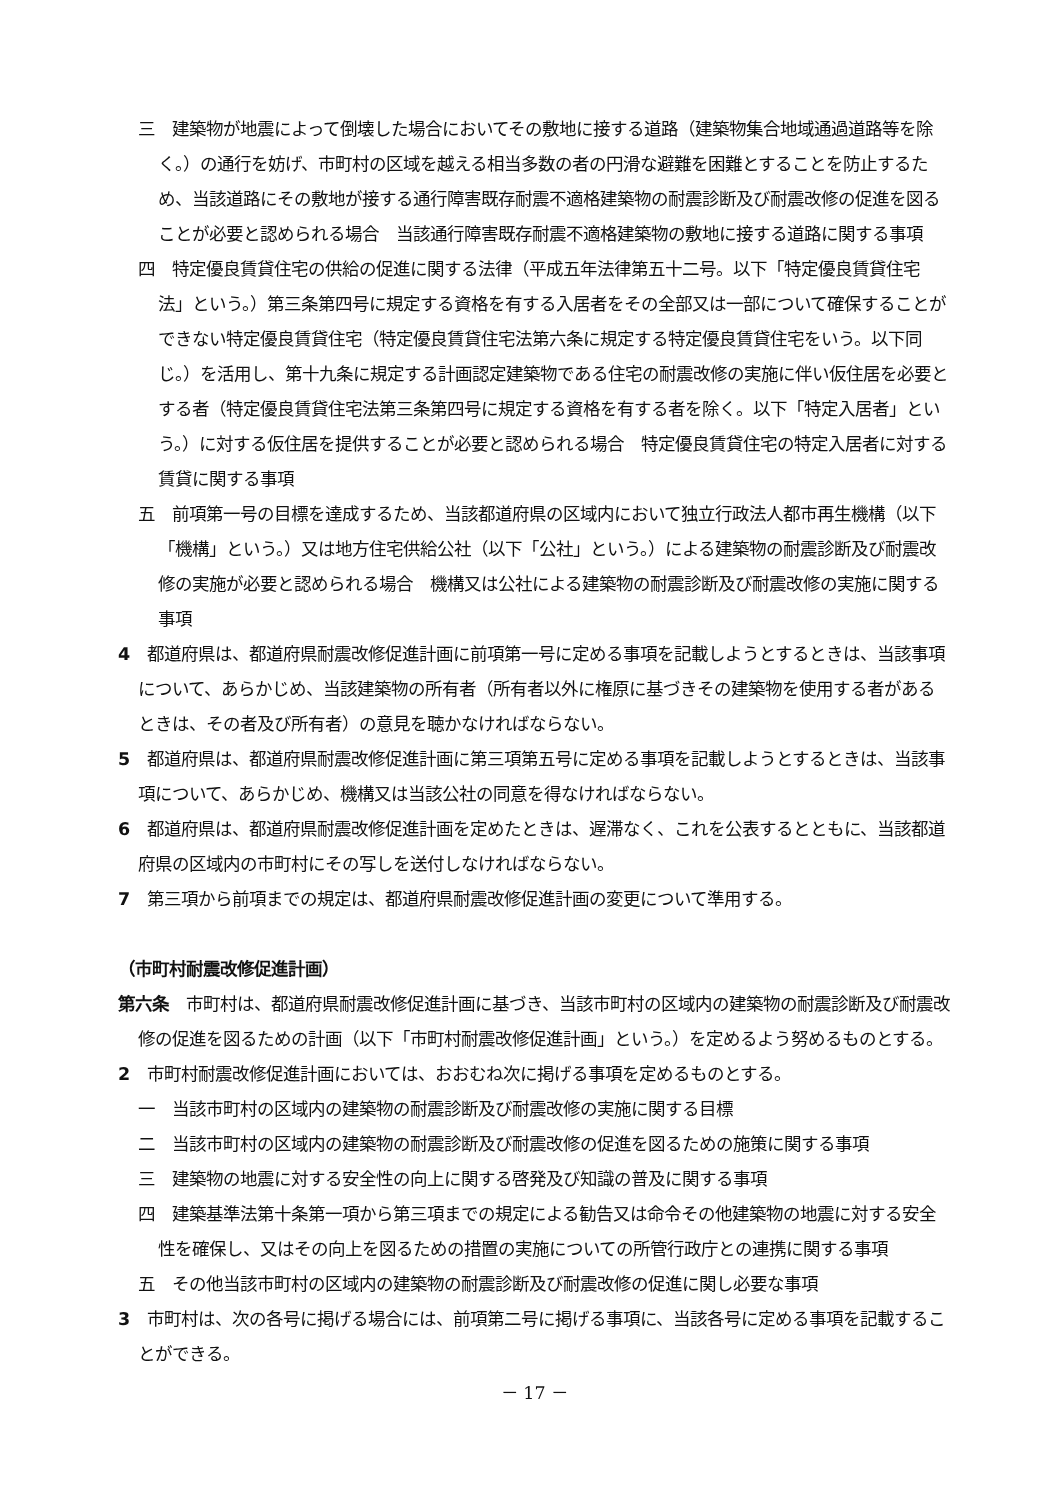三　建築物が地震によって倒壊した場合においてその敷地に接する道路（建築物集合地域通過道路等を除く。）の通行を妨げ、市町村の区域を越える相当多数の者の円滑な避難を困難とすることを防止するため、当該道路にその敷地が接する通行障害既存耐震不適格建築物の耐震診断及び耐震改修の促進を図ることが必要と認められる場合　当該通行障害既存耐震不適格建築物の敷地に接する道路に関する事項
四　特定優良賃貸住宅の供給の促進に関する法律（平成五年法律第五十二号。以下「特定優良賃貸住宅法」という。）第三条第四号に規定する資格を有する入居者をその全部又は一部について確保することができない特定優良賃貸住宅（特定優良賃貸住宅法第六条に規定する特定優良賃貸住宅をいう。以下同じ。）を活用し、第十九条に規定する計画認定建築物である住宅の耐震改修の実施に伴い仮住居を必要とする者（特定優良賃貸住宅法第三条第四号に規定する資格を有する者を除く。以下「特定入居者」という。）に対する仮住居を提供することが必要と認められる場合　特定優良賃貸住宅の特定入居者に対する賃貸に関する事項
五　前項第一号の目標を達成するため、当該都道府県の区域内において独立行政法人都市再生機構（以下「機構」という。）又は地方住宅供給公社（以下「公社」という。）による建築物の耐震診断及び耐震改修の実施が必要と認められる場合　機構又は公社による建築物の耐震診断及び耐震改修の実施に関する事項
4　都道府県は、都道府県耐震改修促進計画に前項第一号に定める事項を記載しようとするときは、当該事項について、あらかじめ、当該建築物の所有者（所有者以外に権原に基づきその建築物を使用する者があるときは、その者及び所有者）の意見を聴かなければならない。
5　都道府県は、都道府県耐震改修促進計画に第三項第五号に定める事項を記載しようとするときは、当該事項について、あらかじめ、機構又は当該公社の同意を得なければならない。
6　都道府県は、都道府県耐震改修促進計画を定めたときは、遅滞なく、これを公表するとともに、当該都道府県の区域内の市町村にその写しを送付しなければならない。
7　第三項から前項までの規定は、都道府県耐震改修促進計画の変更について準用する。
（市町村耐震改修促進計画）
第六条　市町村は、都道府県耐震改修促進計画に基づき、当該市町村の区域内の建築物の耐震診断及び耐震改修の促進を図るための計画（以下「市町村耐震改修促進計画」という。）を定めるよう努めるものとする。
2　市町村耐震改修促進計画においては、おおむね次に掲げる事項を定めるものとする。
一　当該市町村の区域内の建築物の耐震診断及び耐震改修の実施に関する目標
二　当該市町村の区域内の建築物の耐震診断及び耐震改修の促進を図るための施策に関する事項
三　建築物の地震に対する安全性の向上に関する啓発及び知識の普及に関する事項
四　建築基準法第十条第一項から第三項までの規定による勧告又は命令その他建築物の地震に対する安全性を確保し、又はその向上を図るための措置の実施についての所管行政庁との連携に関する事項
五　その他当該市町村の区域内の建築物の耐震診断及び耐震改修の促進に関し必要な事項
3　市町村は、次の各号に掲げる場合には、前項第二号に掲げる事項に、当該各号に定める事項を記載することができる。
－ 17 －